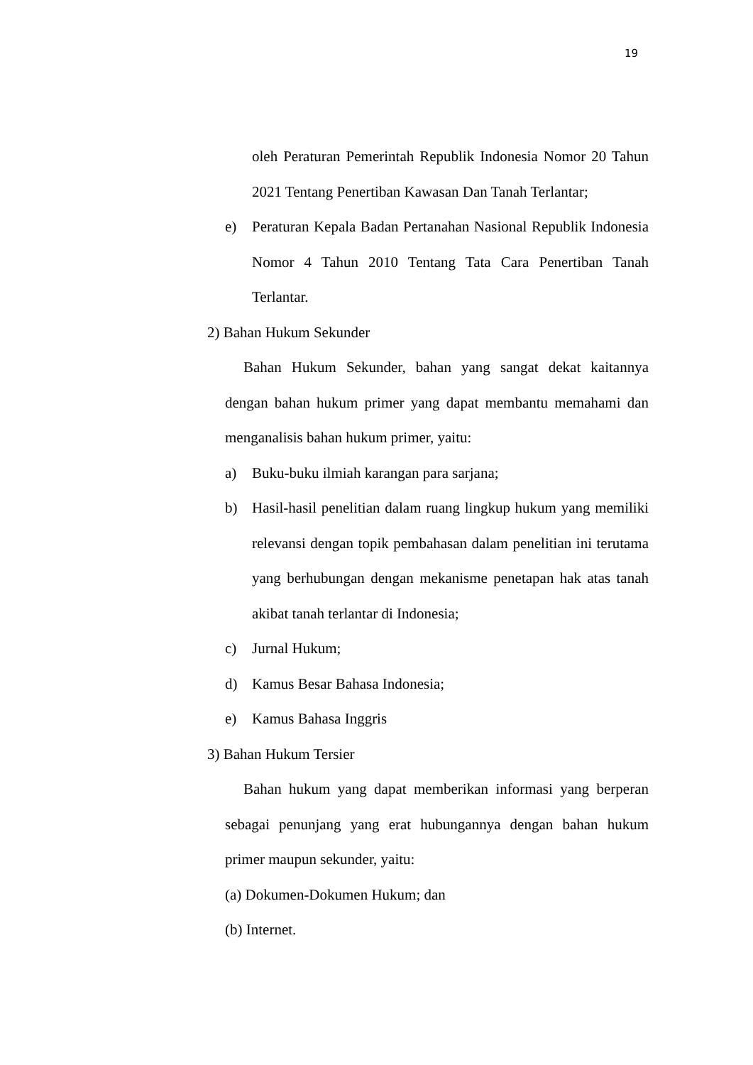19
oleh Peraturan Pemerintah Republik Indonesia Nomor 20 Tahun 2021 Tentang Penertiban Kawasan Dan Tanah Terlantar;
e) Peraturan Kepala Badan Pertanahan Nasional Republik Indonesia Nomor 4 Tahun 2010 Tentang Tata Cara Penertiban Tanah Terlantar.
2) Bahan Hukum Sekunder
Bahan Hukum Sekunder, bahan yang sangat dekat kaitannya dengan bahan hukum primer yang dapat membantu memahami dan menganalisis bahan hukum primer, yaitu:
a) Buku-buku ilmiah karangan para sarjana;
b) Hasil-hasil penelitian dalam ruang lingkup hukum yang memiliki relevansi dengan topik pembahasan dalam penelitian ini terutama yang berhubungan dengan mekanisme penetapan hak atas tanah akibat tanah terlantar di Indonesia;
c) Jurnal Hukum;
d) Kamus Besar Bahasa Indonesia;
e) Kamus Bahasa Inggris
3) Bahan Hukum Tersier
Bahan hukum yang dapat memberikan informasi yang berperan sebagai penunjang yang erat hubungannya dengan bahan hukum primer maupun sekunder, yaitu:
(a) Dokumen-Dokumen Hukum; dan
(b) Internet.